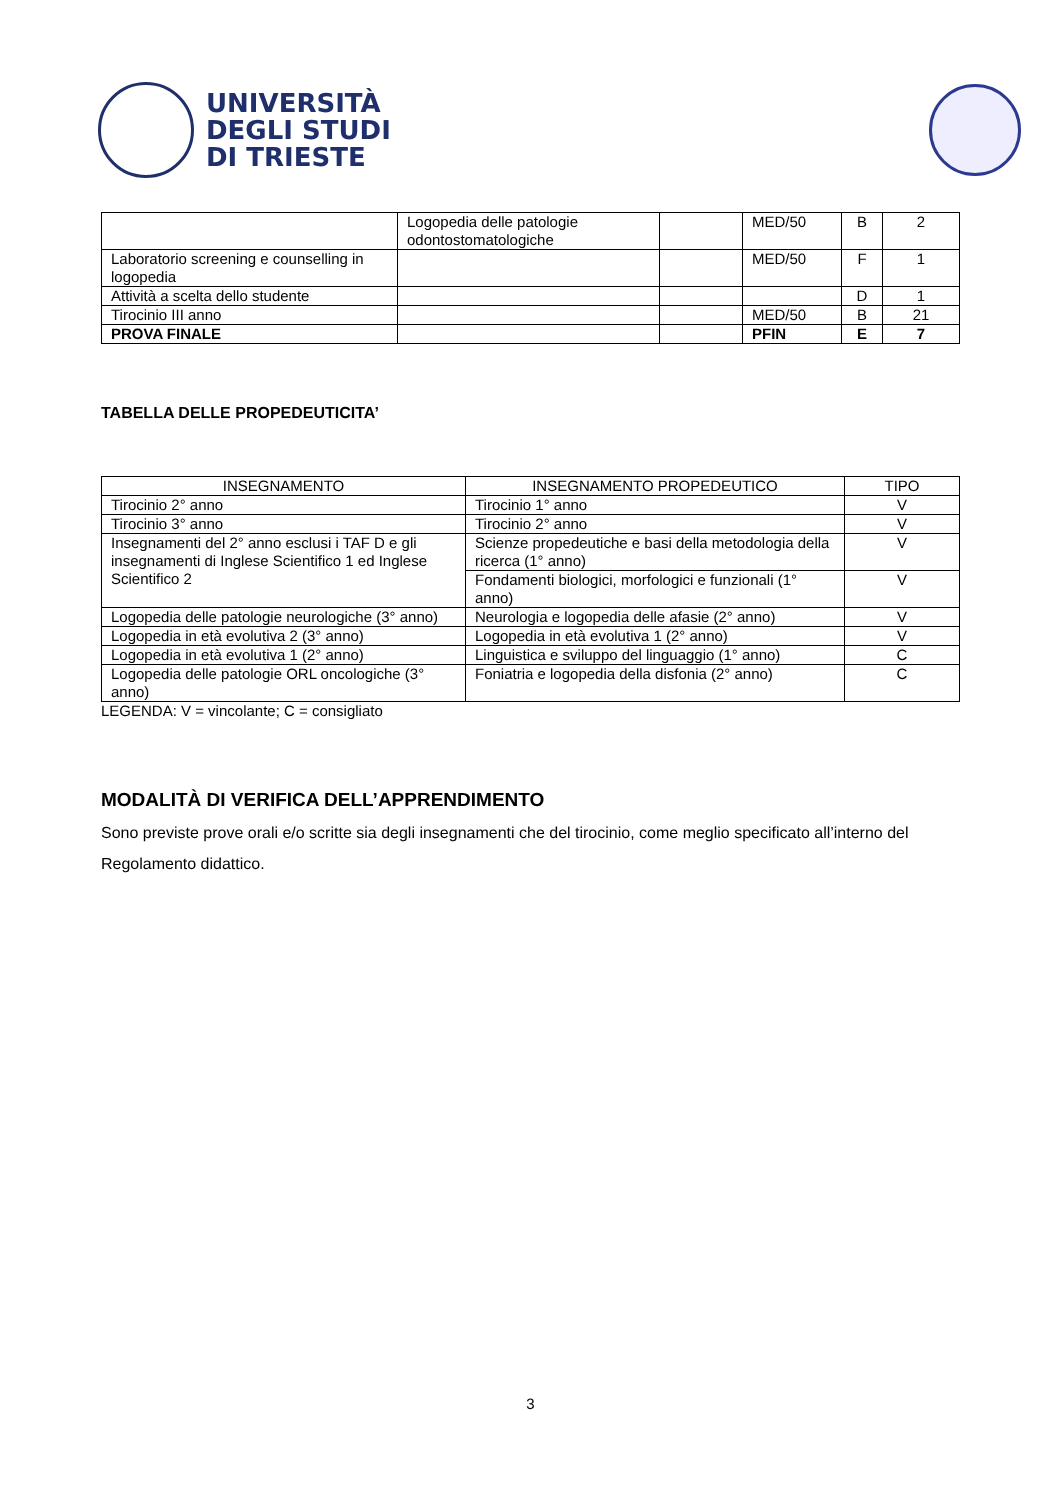UNIVERSITÀ
DEGLI STUDI
DI TRIESTE
| | Logopedia delle patologie odontostomatologiche | | MED/50 | B | 2 |
| Laboratorio screening e counselling in logopedia | | | MED/50 | F | 1 |
| Attività a scelta dello studente | | | | D | 1 |
| Tirocinio III anno | | | MED/50 | B | 21 |
| PROVA FINALE | | | PFIN | E | 7 |
TABELLA DELLE PROPEDEUTICITA’
| INSEGNAMENTO | INSEGNAMENTO PROPEDEUTICO | TIPO |
| --- | --- | --- |
| Tirocinio 2° anno | Tirocinio 1° anno | V |
| Tirocinio 3° anno | Tirocinio 2° anno | V |
| Insegnamenti del 2° anno esclusi i TAF D e gli insegnamenti di Inglese Scientifico 1 ed Inglese Scientifico 2 | Scienze propedeutiche e basi della metodologia della ricerca (1° anno) | V |
| | Fondamenti biologici, morfologici e funzionali (1° anno) | V |
| Logopedia delle patologie neurologiche (3° anno) | Neurologia e logopedia delle afasie (2° anno) | V |
| Logopedia in età evolutiva 2 (3° anno) | Logopedia in età evolutiva 1 (2° anno) | V |
| Logopedia in età evolutiva 1 (2° anno) | Linguistica e sviluppo del linguaggio (1° anno) | C |
| Logopedia delle patologie ORL oncologiche (3° anno) | Foniatria e logopedia della disfonia (2° anno) | C |
LEGENDA: V = vincolante; C = consigliato
MODALITÀ DI VERIFICA DELL’APPRENDIMENTO
Sono previste prove orali e/o scritte sia degli insegnamenti che del tirocinio, come meglio specificato all’interno del Regolamento didattico.
3